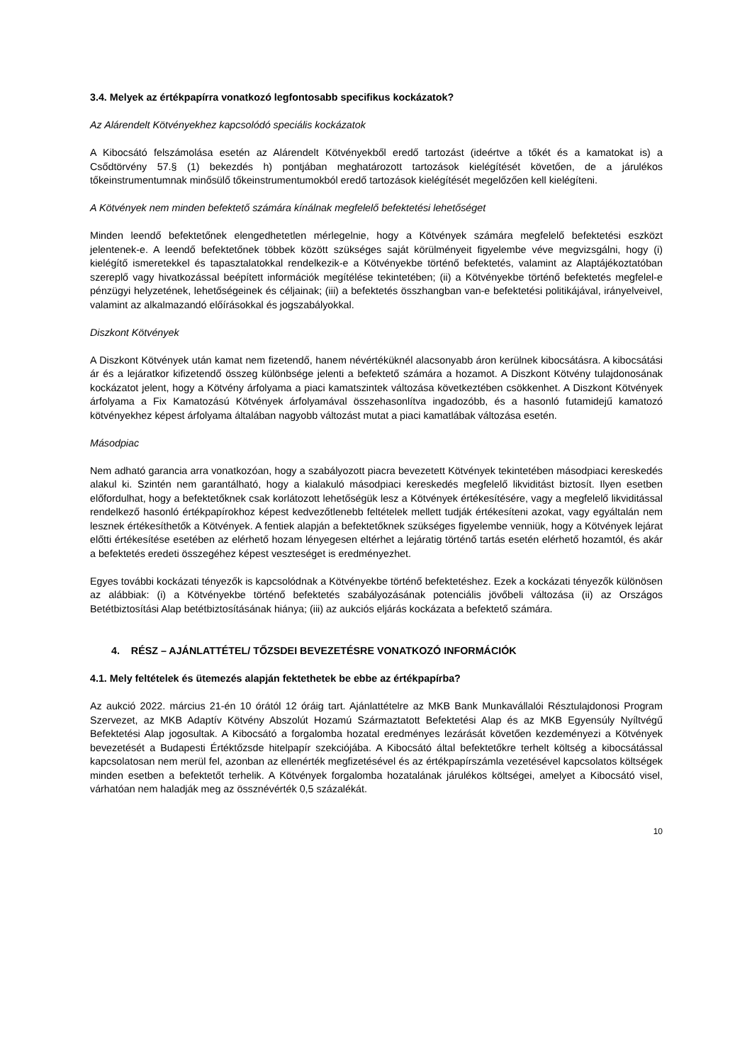3.4. Melyek az értékpapírra vonatkozó legfontosabb specifikus kockázatok?
Az Alárendelt Kötvényekhez kapcsolódó speciális kockázatok
A Kibocsátó felszámolása esetén az Alárendelt Kötvényekből eredő tartozást (ideértve a tőkét és a kamatokat is) a Csődtörvény 57.§ (1) bekezdés h) pontjában meghatározott tartozások kielégítését követően, de a járulékos tőkeinstrumentumnak minősülő tőkeinstrumentumokból eredő tartozások kielégítését megelőzően kell kielégíteni.
A Kötvények nem minden befektető számára kínálnak megfelelő befektetési lehetőséget
Minden leendő befektetőnek elengedhetetlen mérlegelnie, hogy a Kötvények számára megfelelő befektetési eszközt jelentenek-e. A leendő befektetőnek többek között szükséges saját körülményeit figyelembe véve megvizsgálni, hogy (i) kielégítő ismeretekkel és tapasztalatokkal rendelkezik-e a Kötvényekbe történő befektetés, valamint az Alaptájékoztatóban szereplő vagy hivatkozással beépített információk megítélése tekintetében; (ii) a Kötvényekbe történő befektetés megfelel-e pénzügyi helyzetének, lehetőségeinek és céljainak; (iii) a befektetés összhangban van-e befektetési politikájával, irányelveivel, valamint az alkalmazandó előírásokkal és jogszabályokkal.
Diszkont Kötvények
A Diszkont Kötvények után kamat nem fizetendő, hanem névértéküknél alacsonyabb áron kerülnek kibocsátásra. A kibocsátási ár és a lejáratkor kifizetendő összeg különbsége jelenti a befektető számára a hozamot. A Diszkont Kötvény tulajdonosának kockázatot jelent, hogy a Kötvény árfolyama a piaci kamatszintek változása következtében csökkenhet. A Diszkont Kötvények árfolyama a Fix Kamatozású Kötvények árfolyamával összehasonlítva ingadozóbb, és a hasonló futamidejű kamatozó kötvényekhez képest árfolyama általában nagyobb változást mutat a piaci kamatlábak változása esetén.
Másodpiac
Nem adható garancia arra vonatkozóan, hogy a szabályozott piacra bevezetett Kötvények tekintetében másodpiaci kereskedés alakul ki. Szintén nem garantálható, hogy a kialakuló másodpiaci kereskedés megfelelő likviditást biztosít. Ilyen esetben előfordulhat, hogy a befektetőknek csak korlátozott lehetőségük lesz a Kötvények értékesítésére, vagy a megfelelő likviditással rendelkező hasonló értékpapírokhoz képest kedvezőtlenebb feltételek mellett tudják értékesíteni azokat, vagy egyáltalán nem lesznek értékesíthetők a Kötvények. A fentiek alapján a befektetőknek szükséges figyelembe venniük, hogy a Kötvények lejárat előtti értékesítése esetében az elérhető hozam lényegesen eltérhet a lejáratig történő tartás esetén elérhető hozamtól, és akár a befektetés eredeti összegéhez képest veszteséget is eredményezhet.
Egyes további kockázati tényezők is kapcsolódnak a Kötvényekbe történő befektetéshez. Ezek a kockázati tényezők különösen az alábbiak: (i) a Kötvényekbe történő befektetés szabályozásának potenciális jövőbeli változása (ii) az Országos Betétbiztosítási Alap betétbiztosításának hiánya; (iii) az aukciós eljárás kockázata a befektető számára.
4. RÉSZ – AJÁNLATTÉTEL/ TŐZSDEI BEVEZETÉSRE VONATKOZÓ INFORMÁCIÓK
4.1. Mely feltételek és ütemezés alapján fektethetek be ebbe az értékpapírba?
Az aukció 2022. március 21-én 10 órától 12 óráig tart. Ajánlattételre az MKB Bank Munkavállalói Résztulajdonosi Program Szervezet, az MKB Adaptív Kötvény Abszolút Hozamú Származtatott Befektetési Alap és az MKB Egyensúly Nyíltvégű Befektetési Alap jogosultak. A Kibocsátó a forgalomba hozatal eredményes lezárását követően kezdeményezi a Kötvények bevezetését a Budapesti Értéktőzsde hitelpapír szekciójába. A Kibocsátó által befektetőkre terhelt költség a kibocsátással kapcsolatosan nem merül fel, azonban az ellenérték megfizetésével és az értékpapírszámla vezetésével kapcsolatos költségek minden esetben a befektetőt terhelik. A Kötvények forgalomba hozatalának járulékos költségei, amelyet a Kibocsátó visel, várhatóan nem haladják meg az össznévérték 0,5 százalékát.
10